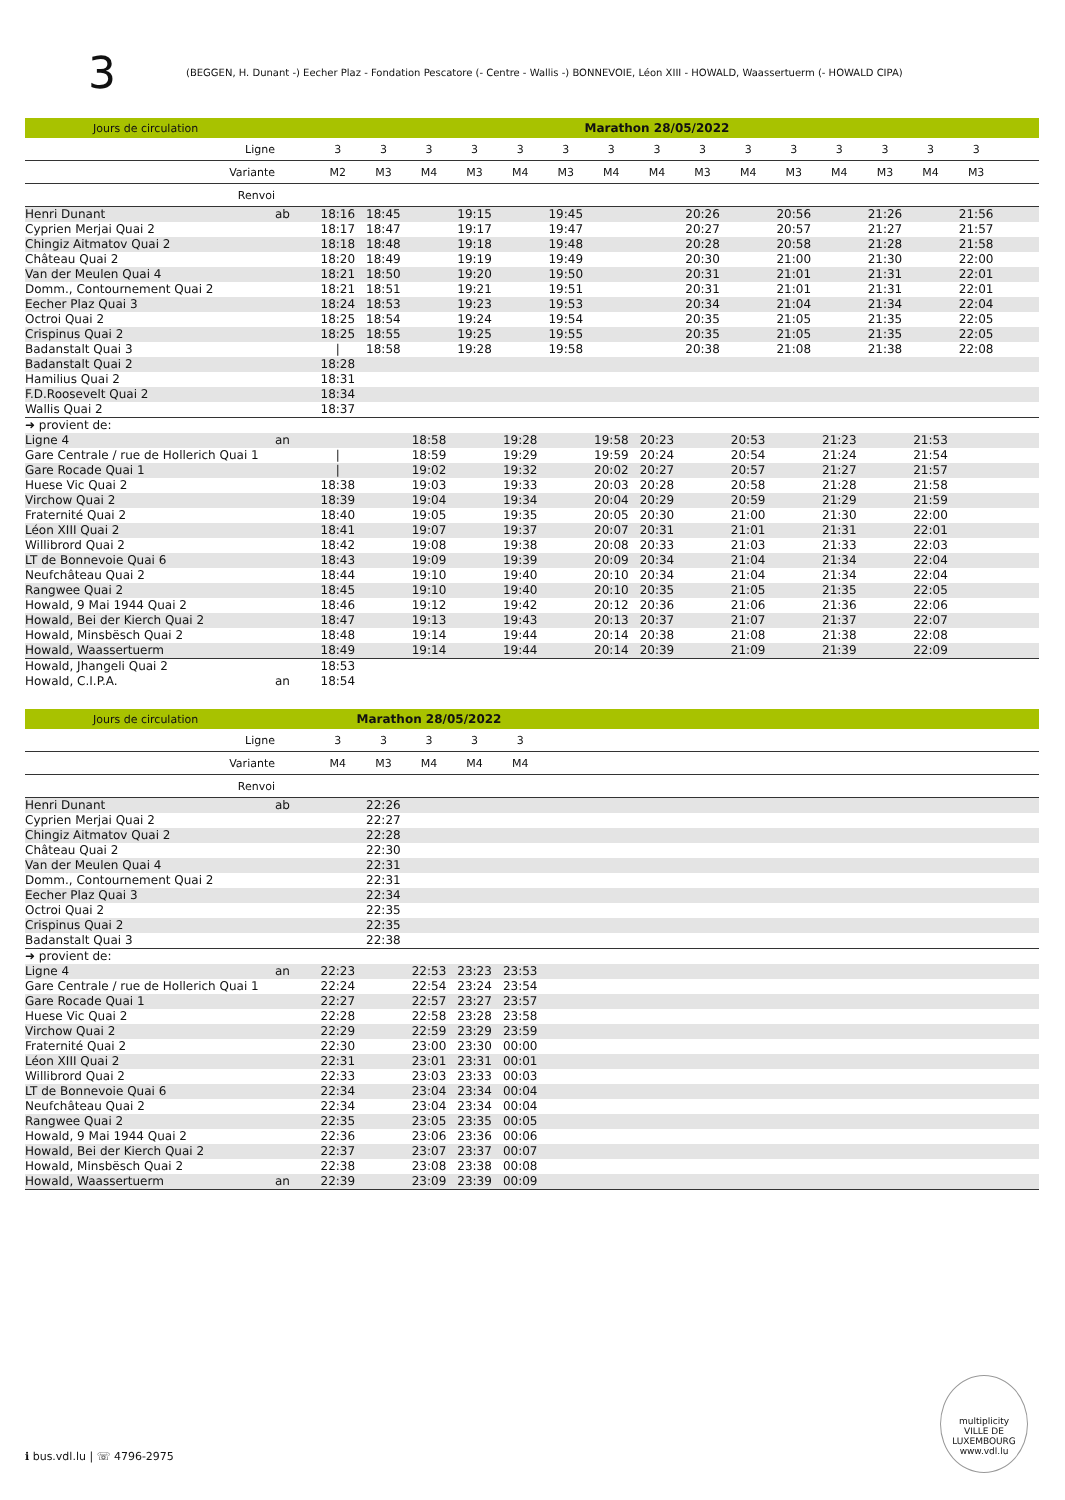3 (BEGGEN, H. Dunant -) Eecher Plaz - Fondation Pescatore (- Centre - Wallis -) BONNEVOIE, Léon XIII - HOWALD, Waassertuerm (- HOWALD CIPA)
| Jours de circulation | | Marathon 28/05/2022 | | | | | | | | | | | | | | | |
| --- | --- | --- | --- | --- | --- | --- | --- | --- | --- | --- | --- | --- | --- | --- | --- | --- | --- |
| Ligne | | 3 | 3 | 3 | 3 | 3 | 3 | 3 | 3 | 3 | 3 | 3 | 3 | 3 | 3 | 3 | |
| Variante | | M2 | M3 | M4 | M3 | M4 | M3 | M4 | M4 | M3 | M4 | M3 | M4 | M3 | M4 | M3 | |
| Renvoi | | | | | | | | | | | | | | | | | |
| Henri Dunant | ab | 18:16 | 18:45 | | 19:15 | | 19:45 | | | 20:26 | | 20:56 | | 21:26 | | 21:56 | |
| Cyprien Merjai Quai 2 | | 18:17 | 18:47 | | 19:17 | | 19:47 | | | 20:27 | | 20:57 | | 21:27 | | 21:57 | |
| Chingiz Aitmatov Quai 2 | | 18:18 | 18:48 | | 19:18 | | 19:48 | | | 20:28 | | 20:58 | | 21:28 | | 21:58 | |
| Château Quai 2 | | 18:20 | 18:49 | | 19:19 | | 19:49 | | | 20:30 | | 21:00 | | 21:30 | | 22:00 | |
| Van der Meulen Quai 4 | | 18:21 | 18:50 | | 19:20 | | 19:50 | | | 20:31 | | 21:01 | | 21:31 | | 22:01 | |
| Domm., Contournement Quai 2 | | 18:21 | 18:51 | | 19:21 | | 19:51 | | | 20:31 | | 21:01 | | 21:31 | | 22:01 | |
| Eecher Plaz Quai 3 | | 18:24 | 18:53 | | 19:23 | | 19:53 | | | 20:34 | | 21:04 | | 21:34 | | 22:04 | |
| Octroi Quai 2 | | 18:25 | 18:54 | | 19:24 | | 19:54 | | | 20:35 | | 21:05 | | 21:35 | | 22:05 | |
| Crispinus Quai 2 | | 18:25 | 18:55 | | 19:25 | | 19:55 | | | 20:35 | | 21:05 | | 21:35 | | 22:05 | |
| Badanstalt Quai 3 | | / | 18:58 | | 19:28 | | 19:58 | | | 20:38 | | 21:08 | | 21:38 | | 22:08 | |
| Badanstalt Quai 2 | | 18:28 | | | | | | | | | | | | | | | |
| Hamilius Quai 2 | | 18:31 | | | | | | | | | | | | | | | |
| F.D.Roosevelt Quai 2 | | 18:34 | | | | | | | | | | | | | | | |
| Wallis Quai 2 | | 18:37 | | | | | | | | | | | | | | | |
| ➜ provient de: | | | | | | | | | | | | | | | | | |
| Ligne 4 | an | | | 18:58 | | 19:28 | | 19:58 | 20:23 | | 20:53 | | 21:23 | | 21:53 | | |
| Gare Centrale / rue de Hollerich Quai 1 | | / | | 18:59 | | 19:29 | | 19:59 | 20:24 | | 20:54 | | 21:24 | | 21:54 | | |
| Gare Rocade Quai 1 | | / | | 19:02 | | 19:32 | | 20:02 | 20:27 | | 20:57 | | 21:27 | | 21:57 | | |
| Huese Vic Quai 2 | | 18:38 | | 19:03 | | 19:33 | | 20:03 | 20:28 | | 20:58 | | 21:28 | | 21:58 | | |
| Virchow Quai 2 | | 18:39 | | 19:04 | | 19:34 | | 20:04 | 20:29 | | 20:59 | | 21:29 | | 21:59 | | |
| Fraternité Quai 2 | | 18:40 | | 19:05 | | 19:35 | | 20:05 | 20:30 | | 21:00 | | 21:30 | | 22:00 | | |
| Léon XIII Quai 2 | | 18:41 | | 19:07 | | 19:37 | | 20:07 | 20:31 | | 21:01 | | 21:31 | | 22:01 | | |
| Willibrord Quai 2 | | 18:42 | | 19:08 | | 19:38 | | 20:08 | 20:33 | | 21:03 | | 21:33 | | 22:03 | | |
| LT de Bonnevoie Quai 6 | | 18:43 | | 19:09 | | 19:39 | | 20:09 | 20:34 | | 21:04 | | 21:34 | | 22:04 | | |
| Neufchâteau Quai 2 | | 18:44 | | 19:10 | | 19:40 | | 20:10 | 20:34 | | 21:04 | | 21:34 | | 22:04 | | |
| Rangwee Quai 2 | | 18:45 | | 19:10 | | 19:40 | | 20:10 | 20:35 | | 21:05 | | 21:35 | | 22:05 | | |
| Howald, 9 Mai 1944 Quai 2 | | 18:46 | | 19:12 | | 19:42 | | 20:12 | 20:36 | | 21:06 | | 21:36 | | 22:06 | | |
| Howald, Bei der Kierch Quai 2 | | 18:47 | | 19:13 | | 19:43 | | 20:13 | 20:37 | | 21:07 | | 21:37 | | 22:07 | | |
| Howald, Minsbësch Quai 2 | | 18:48 | | 19:14 | | 19:44 | | 20:14 | 20:38 | | 21:08 | | 21:38 | | 22:08 | | |
| Howald, Waassertuerm | | 18:49 | | 19:14 | | 19:44 | | 20:14 | 20:39 | | 21:09 | | 21:39 | | 22:09 | | |
| Howald, Jhangeli Quai 2 | | 18:53 | | | | | | | | | | | | | | | |
| Howald, C.I.P.A. | an | 18:54 | | | | | | | | | | | | | | | |
| Jours de circulation | | Marathon 28/05/2022 | | | | | |
| --- | --- | --- | --- | --- | --- | --- | --- |
| Ligne | | 3 | 3 | 3 | 3 | 3 | |
| Variante | | M4 | M3 | M4 | M4 | M4 | |
| Renvoi | | | | | | | |
| Henri Dunant | ab | | 22:26 | | | | |
| Cyprien Merjai Quai 2 | | | 22:27 | | | | |
| Chingiz Aitmatov Quai 2 | | | 22:28 | | | | |
| Château Quai 2 | | | 22:30 | | | | |
| Van der Meulen Quai 4 | | | 22:31 | | | | |
| Domm., Contournement Quai 2 | | | 22:31 | | | | |
| Eecher Plaz Quai 3 | | | 22:34 | | | | |
| Octroi Quai 2 | | | 22:35 | | | | |
| Crispinus Quai 2 | | | 22:35 | | | | |
| Badanstalt Quai 3 | | | 22:38 | | | | |
| ➜ provient de: | | | | | | | |
| Ligne 4 | an | 22:23 | | 22:53 | 23:23 | 23:53 | |
| Gare Centrale / rue de Hollerich Quai 1 | | 22:24 | | 22:54 | 23:24 | 23:54 | |
| Gare Rocade Quai 1 | | 22:27 | | 22:57 | 23:27 | 23:57 | |
| Huese Vic Quai 2 | | 22:28 | | 22:58 | 23:28 | 23:58 | |
| Virchow Quai 2 | | 22:29 | | 22:59 | 23:29 | 23:59 | |
| Fraternité Quai 2 | | 22:30 | | 23:00 | 23:30 | 00:00 | |
| Léon XIII Quai 2 | | 22:31 | | 23:01 | 23:31 | 00:01 | |
| Willibrord Quai 2 | | 22:33 | | 23:03 | 23:33 | 00:03 | |
| LT de Bonnevoie Quai 6 | | 22:34 | | 23:04 | 23:34 | 00:04 | |
| Neufchâteau Quai 2 | | 22:34 | | 23:04 | 23:34 | 00:04 | |
| Rangwee Quai 2 | | 22:35 | | 23:05 | 23:35 | 00:05 | |
| Howald, 9 Mai 1944 Quai 2 | | 22:36 | | 23:06 | 23:36 | 00:06 | |
| Howald, Bei der Kierch Quai 2 | | 22:37 | | 23:07 | 23:37 | 00:07 | |
| Howald, Minsbësch Quai 2 | | 22:38 | | 23:08 | 23:38 | 00:08 | |
| Howald, Waassertuerm | an | 22:39 | | 23:09 | 23:39 | 00:09 | |
ℹ bus.vdl.lu | ☏ 4796-2975
multiplicity
VILLE DE LUXEMBOURG
www.vdl.lu